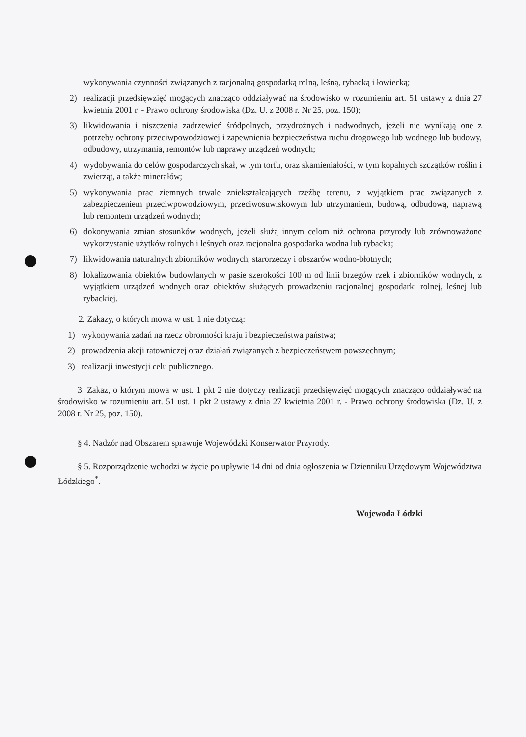wykonywania czynności związanych z racjonalną gospodarką rolną, leśną, rybacką i łowiecką;
2) realizacji przedsięwzięć mogących znacząco oddziaływać na środowisko w rozumieniu art. 51 ustawy z dnia 27 kwietnia 2001 r. - Prawo ochrony środowiska (Dz. U. z 2008 r. Nr 25, poz. 150);
3) likwidowania i niszczenia zadrzewień śródpolnych, przydrożnych i nadwodnych, jeżeli nie wynikają one z potrzeby ochrony przeciwpowodziowej i zapewnienia bezpieczeństwa ruchu drogowego lub wodnego lub budowy, odbudowy, utrzymania, remontów lub naprawy urządzeń wodnych;
4) wydobywania do celów gospodarczych skał, w tym torfu, oraz skamieniałości, w tym kopalnych szczątków roślin i zwierząt, a także minerałów;
5) wykonywania prac ziemnych trwale zniekształcających rzeźbę terenu, z wyjątkiem prac związanych z zabezpieczeniem przeciwpowodziowym, przeciwosuwiskowym lub utrzymaniem, budową, odbudową, naprawą lub remontem urządzeń wodnych;
6) dokonywania zmian stosunków wodnych, jeżeli służą innym celom niż ochrona przyrody lub zrównoważone wykorzystanie użytków rolnych i leśnych oraz racjonalna gospodarka wodna lub rybacka;
7) likwidowania naturalnych zbiorników wodnych, starorzeczy i obszarów wodno-błotnych;
8) lokalizowania obiektów budowlanych w pasie szerokości 100 m od linii brzegów rzek i zbiorników wodnych, z wyjątkiem urządzeń wodnych oraz obiektów służących prowadzeniu racjonalnej gospodarki rolnej, leśnej lub rybackiej.
2. Zakazy, o których mowa w ust. 1 nie dotyczą:
1) wykonywania zadań na rzecz obronności kraju i bezpieczeństwa państwa;
2) prowadzenia akcji ratowniczej oraz działań związanych z bezpieczeństwem powszechnym;
3) realizacji inwestycji celu publicznego.
3. Zakaz, o którym mowa w ust. 1 pkt 2 nie dotyczy realizacji przedsięwzięć mogących znacząco oddziaływać na środowisko w rozumieniu art. 51 ust. 1 pkt 2 ustawy z dnia 27 kwietnia 2001 r. - Prawo ochrony środowiska (Dz. U. z 2008 r. Nr 25, poz. 150).
§ 4. Nadzór nad Obszarem sprawuje Wojewódzki Konserwator Przyrody.
§ 5. Rozporządzenie wchodzi w życie po upływie 14 dni od dnia ogłoszenia w Dzienniku Urzędowym Województwa Łódzkiego<sup>*</sup>.
Wojewoda Łódzki